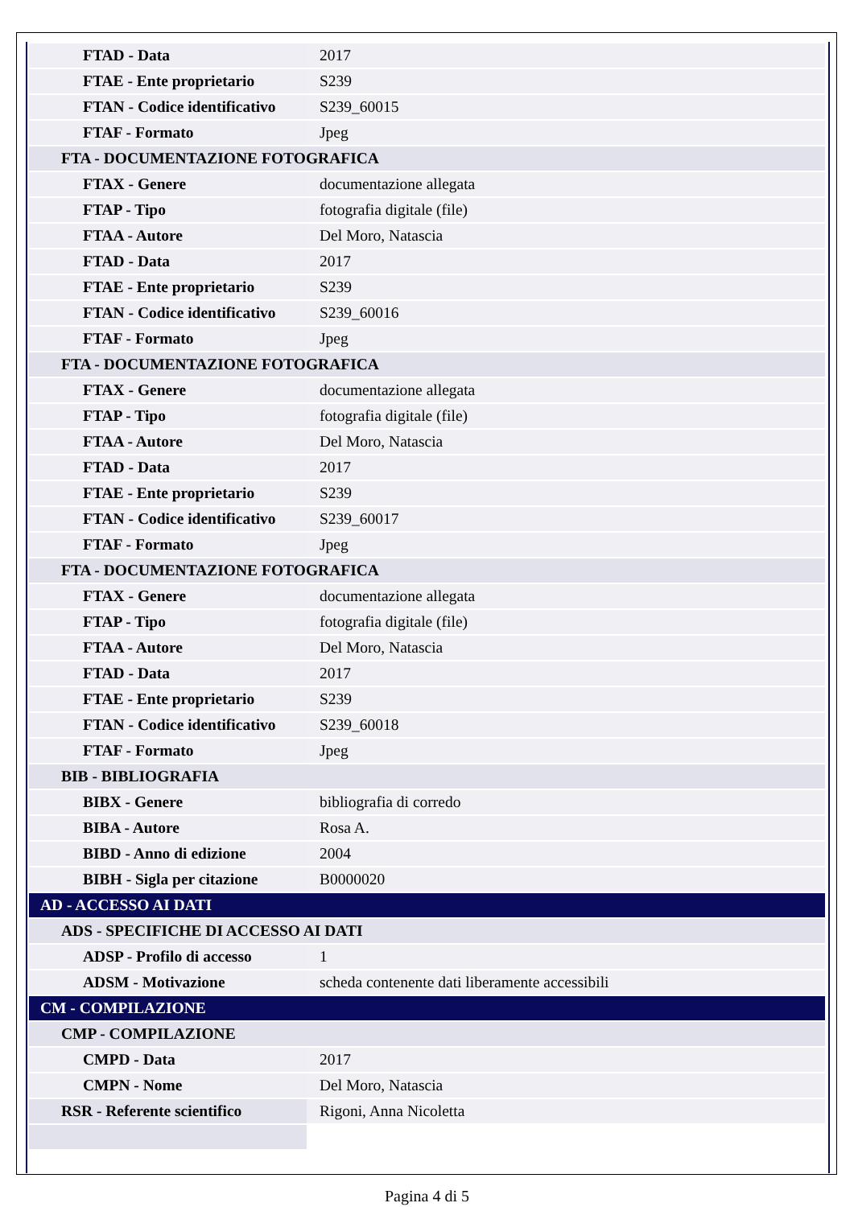| FTAD - Data | 2017 |
| FTAE - Ente proprietario | S239 |
| FTAN - Codice identificativo | S239_60015 |
| FTAF - Formato | Jpeg |
| FTA - DOCUMENTAZIONE FOTOGRAFICA | |
| FTAX - Genere | documentazione allegata |
| FTAP - Tipo | fotografia digitale (file) |
| FTAA - Autore | Del Moro, Natascia |
| FTAD - Data | 2017 |
| FTAE - Ente proprietario | S239 |
| FTAN - Codice identificativo | S239_60016 |
| FTAF - Formato | Jpeg |
| FTA - DOCUMENTAZIONE FOTOGRAFICA | |
| FTAX - Genere | documentazione allegata |
| FTAP - Tipo | fotografia digitale (file) |
| FTAA - Autore | Del Moro, Natascia |
| FTAD - Data | 2017 |
| FTAE - Ente proprietario | S239 |
| FTAN - Codice identificativo | S239_60017 |
| FTAF - Formato | Jpeg |
| FTA - DOCUMENTAZIONE FOTOGRAFICA | |
| FTAX - Genere | documentazione allegata |
| FTAP - Tipo | fotografia digitale (file) |
| FTAA - Autore | Del Moro, Natascia |
| FTAD - Data | 2017 |
| FTAE - Ente proprietario | S239 |
| FTAN - Codice identificativo | S239_60018 |
| FTAF - Formato | Jpeg |
| BIB - BIBLIOGRAFIA | |
| BIBX - Genere | bibliografia di corredo |
| BIBA - Autore | Rosa A. |
| BIBD - Anno di edizione | 2004 |
| BIBH - Sigla per citazione | B0000020 |
| AD - ACCESSO AI DATI | |
| ADS - SPECIFICHE DI ACCESSO AI DATI | |
| ADSP - Profilo di accesso | 1 |
| ADSM - Motivazione | scheda contenente dati liberamente accessibili |
| CM - COMPILAZIONE | |
| CMP - COMPILAZIONE | |
| CMPD - Data | 2017 |
| CMPN - Nome | Del Moro, Natascia |
| RSR - Referente scientifico | Rigoni, Anna Nicoletta |
Pagina 4 di 5